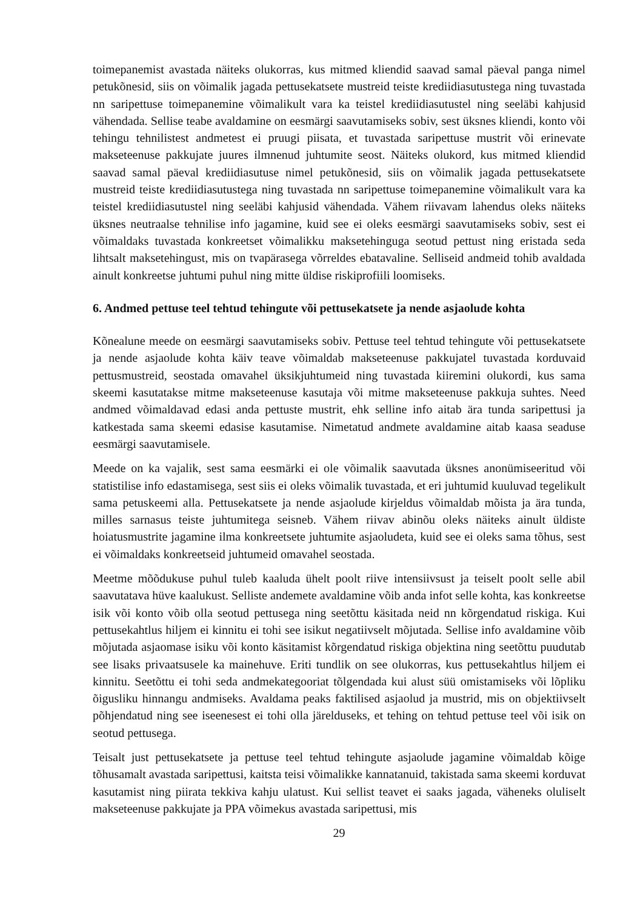toimepanemist avastada näiteks olukorras, kus mitmed kliendid saavad samal päeval panga nimel petukõnesid, siis on võimalik jagada pettusekatsete mustreid teiste krediidiasutustega ning tuvastada nn saripettuse toimepanemine võimalikult vara ka teistel krediidiasutustel ning seeläbi kahjusid vähendada. Sellise teabe avaldamine on eesmärgi saavutamiseks sobiv, sest üksnes kliendi, konto või tehingu tehnilistest andmetest ei pruugi piisata, et tuvastada saripettuse mustrit või erinevate makseteenuse pakkujate juures ilmnenud juhtumite seost. Näiteks olukord, kus mitmed kliendid saavad samal päeval krediidiasutuse nimel petukõnesid, siis on võimalik jagada pettusekatsete mustreid teiste krediidiasutustega ning tuvastada nn saripettuse toimepanemine võimalikult vara ka teistel krediidiasutustel ning seeläbi kahjusid vähendada. Vähem riivavam lahendus oleks näiteks üksnes neutraalse tehnilise info jagamine, kuid see ei oleks eesmärgi saavutamiseks sobiv, sest ei võimaldaks tuvastada konkreetset võimalikku maksetehinguga seotud pettust ning eristada seda lihtsalt maksetehingust, mis on tvapärasega võrreldes ebatavaline. Selliseid andmeid tohib avaldada ainult konkreetse juhtumi puhul ning mitte üldise riskiprofiili loomiseks.
6. Andmed pettuse teel tehtud tehingute või pettusekatsete ja nende asjaolude kohta
Kõnealune meede on eesmärgi saavutamiseks sobiv. Pettuse teel tehtud tehingute või pettusekatsete ja nende asjaolude kohta käiv teave võimaldab makseteenuse pakkujatel tuvastada korduvaid pettusmustreid, seostada omavahel üksikjuhtumeid ning tuvastada kiiremini olukordi, kus sama skeemi kasutatakse mitme makseteenuse kasutaja või mitme makseteenuse pakkuja suhtes. Need andmed võimaldavad edasi anda pettuste mustrit, ehk selline info aitab ära tunda saripettusi ja katkestada sama skeemi edasise kasutamise. Nimetatud andmete avaldamine aitab kaasa seaduse eesmärgi saavutamisele.
Meede on ka vajalik, sest sama eesmärki ei ole võimalik saavutada üksnes anonümiseeritud või statistilise info edastamisega, sest siis ei oleks võimalik tuvastada, et eri juhtumid kuuluvad tegelikult sama petuskeemi alla. Pettusekatsete ja nende asjaolude kirjeldus võimaldab mõista ja ära tunda, milles sarnasus teiste juhtumitega seisneb. Vähem riivav abinõu oleks näiteks ainult üldiste hoiatusmustrite jagamine ilma konkreetsete juhtumite asjaoludeta, kuid see ei oleks sama tõhus, sest ei võimaldaks konkreetseid juhtumeid omavahel seostada.
Meetme mõõdukuse puhul tuleb kaaluda ühelt poolt riive intensiivsust ja teiselt poolt selle abil saavutatava hüve kaalukust. Selliste andemete avaldamine võib anda infot selle kohta, kas konkreetse isik või konto võib olla seotud pettusega ning seetõttu käsitada neid nn kõrgendatud riskiga. Kui pettusekahtlus hiljem ei kinnitu ei tohi see isikut negatiivselt mõjutada. Sellise info avaldamine võib mõjutada asjaomase isiku või konto käsitamist kõrgendatud riskiga objektina ning seetõttu puudutab see lisaks privaatsusele ka mainehuve. Eriti tundlik on see olukorras, kus pettusekahtlus hiljem ei kinnitu. Seetõttu ei tohi seda andmekategooriat tõlgendada kui alust süü omistamiseks või lõpliku õigusliku hinnangu andmiseks. Avaldama peaks faktilised asjaolud ja mustrid, mis on objektiivselt põhjendatud ning see iseenesest ei tohi olla järelduseks, et tehing on tehtud pettuse teel või isik on seotud pettusega.
Teisalt just pettusekatsete ja pettuse teel tehtud tehingute asjaolude jagamine võimaldab kõige tõhusamalt avastada saripettusi, kaitsta teisi võimalikke kannatanuid, takistada sama skeemi korduvat kasutamist ning piirata tekkiva kahju ulatust. Kui sellist teavet ei saaks jagada, väheneks oluliselt makseteenuse pakkujate ja PPA võimekus avastada saripettusi, mis
29